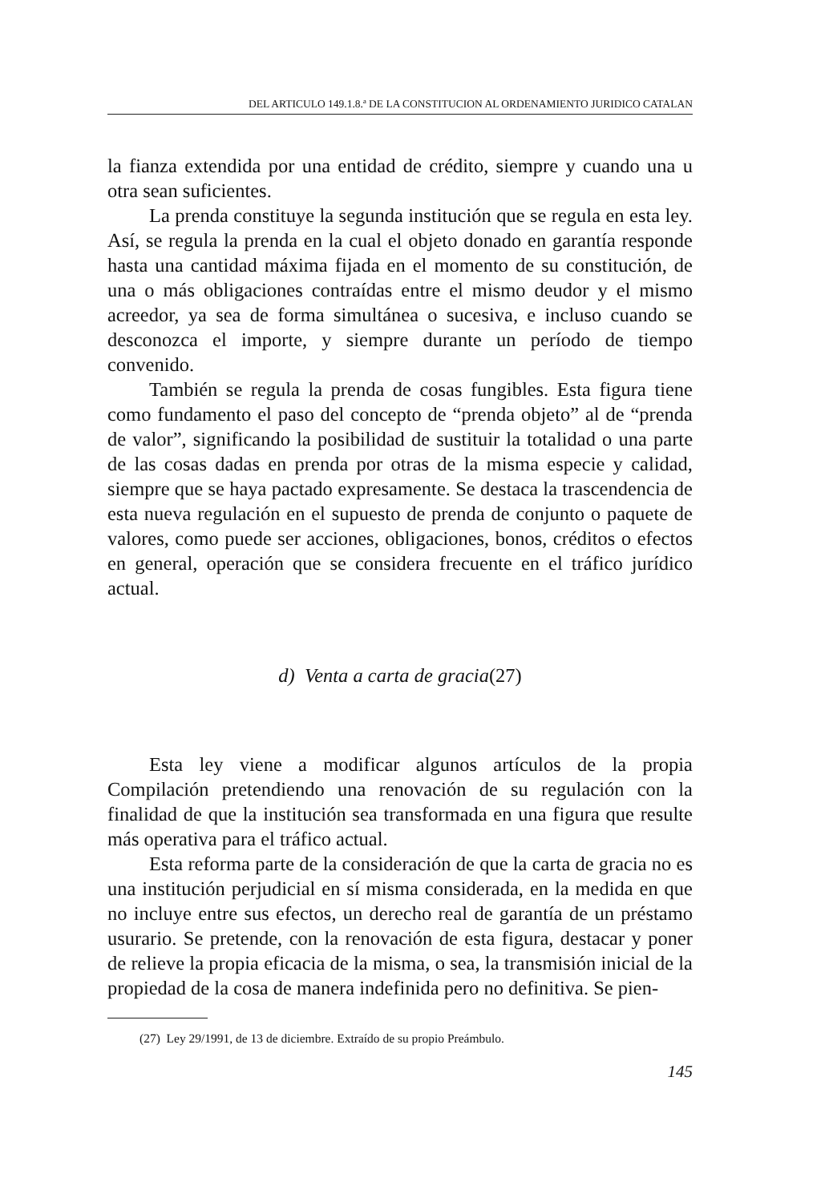DEL ARTICULO 149.1.8.ª DE LA CONSTITUCION AL ORDENAMIENTO JURIDICO CATALAN
la fianza extendida por una entidad de crédito, siempre y cuando una u otra sean suficientes.
La prenda constituye la segunda institución que se regula en esta ley. Así, se regula la prenda en la cual el objeto donado en garantía responde hasta una cantidad máxima fijada en el momento de su constitución, de una o más obligaciones contraídas entre el mismo deudor y el mismo acreedor, ya sea de forma simultánea o sucesiva, e incluso cuando se desconozca el importe, y siempre durante un período de tiempo convenido.
También se regula la prenda de cosas fungibles. Esta figura tiene como fundamento el paso del concepto de “prenda objeto” al de “prenda de valor”, significando la posibilidad de sustituir la totalidad o una parte de las cosas dadas en prenda por otras de la misma especie y calidad, siempre que se haya pactado expresamente. Se destaca la trascendencia de esta nueva regulación en el supuesto de prenda de conjunto o paquete de valores, como puede ser acciones, obligaciones, bonos, créditos o efectos en general, operación que se considera frecuente en el tráfico jurídico actual.
d) Venta a carta de gracia(27)
Esta ley viene a modificar algunos artículos de la propia Compilación pretendiendo una renovación de su regulación con la finalidad de que la institución sea transformada en una figura que resulte más operativa para el tráfico actual.
Esta reforma parte de la consideración de que la carta de gracia no es una institución perjudicial en sí misma considerada, en la medida en que no incluye entre sus efectos, un derecho real de garantía de un préstamo usurario. Se pretende, con la renovación de esta figura, destacar y poner de relieve la propia eficacia de la misma, o sea, la transmisión inicial de la propiedad de la cosa de manera indefinida pero no definitiva. Se pien-
(27) Ley 29/1991, de 13 de diciembre. Extraído de su propio Preámbulo.
145